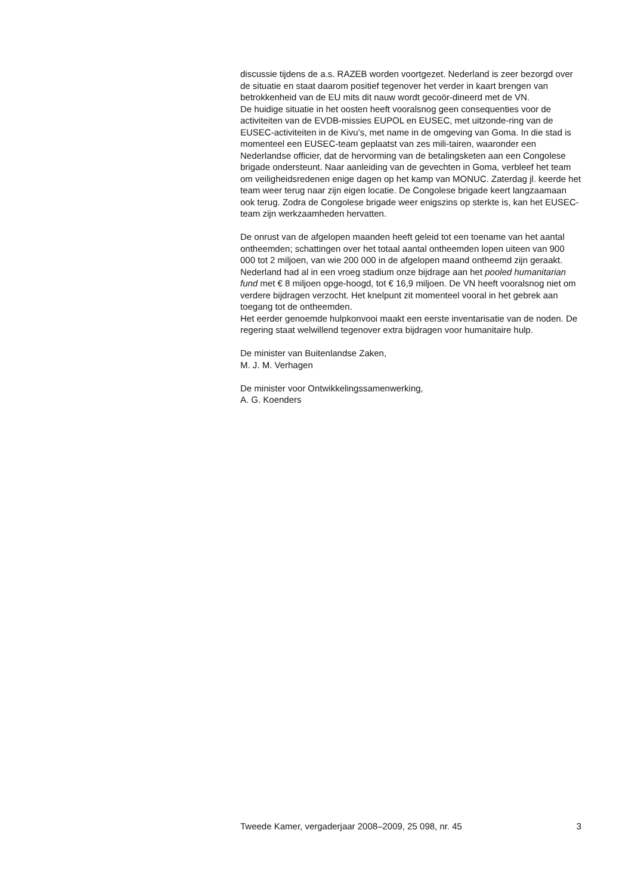discussie tijdens de a.s. RAZEB worden voortgezet. Nederland is zeer bezorgd over de situatie en staat daarom positief tegenover het verder in kaart brengen van betrokkenheid van de EU mits dit nauw wordt gecoör-dineerd met de VN.
De huidige situatie in het oosten heeft vooralsnog geen consequenties voor de activiteiten van de EVDB-missies EUPOL en EUSEC, met uitzonde-ring van de EUSEC-activiteiten in de Kivu’s, met name in de omgeving van Goma. In die stad is momenteel een EUSEC-team geplaatst van zes mili-tairen, waaronder een Nederlandse officier, dat de hervorming van de betalingsketen aan een Congolese brigade ondersteunt. Naar aanleiding van de gevechten in Goma, verbleef het team om veiligheidsredenen enige dagen op het kamp van MONUC. Zaterdag jl. keerde het team weer terug naar zijn eigen locatie. De Congolese brigade keert langzaamaan ook terug. Zodra de Congolese brigade weer enigszins op sterkte is, kan het EUSEC-team zijn werkzaamheden hervatten.
De onrust van de afgelopen maanden heeft geleid tot een toename van het aantal ontheemden; schattingen over het totaal aantal ontheemden lopen uiteen van 900 000 tot 2 miljoen, van wie 200 000 in de afgelopen maand ontheemd zijn geraakt. Nederland had al in een vroeg stadium onze bijdrage aan het pooled humanitarian fund met € 8 miljoen opge-hoogd, tot € 16,9 miljoen. De VN heeft vooralsnog niet om verdere bijdragen verzocht. Het knelpunt zit momenteel vooral in het gebrek aan toegang tot de ontheemden.
Het eerder genoemde hulpkonvooi maakt een eerste inventarisatie van de noden. De regering staat welwillend tegenover extra bijdragen voor humanitaire hulp.
De minister van Buitenlandse Zaken,
M. J. M. Verhagen
De minister voor Ontwikkelingssamenwerking,
A. G. Koenders
Tweede Kamer, vergaderjaar 2008–2009, 25 098, nr. 45 3